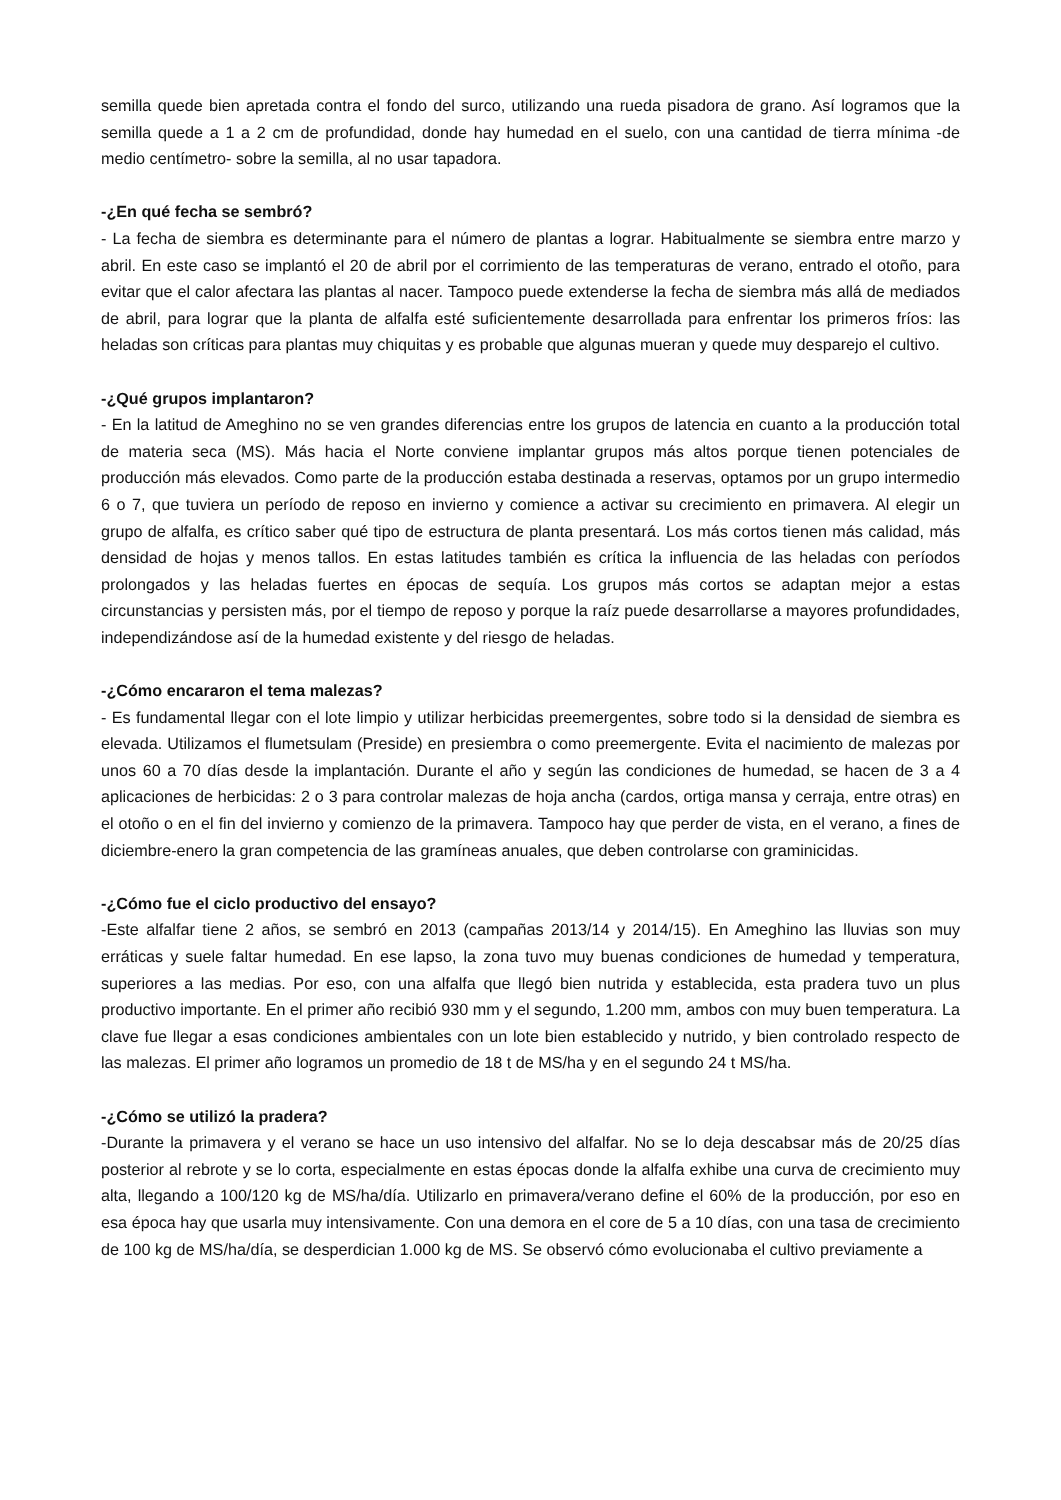semilla quede bien apretada contra el fondo del surco, utilizando una rueda pisadora de grano. Así logramos que la semilla quede a 1 a 2 cm de profundidad, donde hay humedad en el suelo, con una cantidad de tierra mínima -de medio centímetro- sobre la semilla, al no usar tapadora.
-¿En qué fecha se sembró?
- La fecha de siembra es determinante para el número de plantas a lograr. Habitualmente se siembra entre marzo y abril. En este caso se implantó el 20 de abril por el corrimiento de las temperaturas de verano, entrado el otoño, para evitar que el calor afectara las plantas al nacer. Tampoco puede extenderse la fecha de siembra más allá de mediados de abril, para lograr que la planta de alfalfa esté suficientemente desarrollada para enfrentar los primeros fríos: las heladas son críticas para plantas muy chiquitas y es probable que algunas mueran y quede muy desparejo el cultivo.
-¿Qué grupos implantaron?
- En la latitud de Ameghino no se ven grandes diferencias entre los grupos de latencia en cuanto a la producción total de materia seca (MS). Más hacia el Norte conviene implantar grupos más altos porque tienen potenciales de producción más elevados. Como parte de la producción estaba destinada a reservas, optamos por un grupo intermedio 6 o 7, que tuviera un período de reposo en invierno y comience a activar su crecimiento en primavera. Al elegir un grupo de alfalfa, es crítico saber qué tipo de estructura de planta presentará. Los más cortos tienen más calidad, más densidad de hojas y menos tallos. En estas latitudes también es crítica la influencia de las heladas con períodos prolongados y las heladas fuertes en épocas de sequía. Los grupos más cortos se adaptan mejor a estas circunstancias y persisten más, por el tiempo de reposo y porque la raíz puede desarrollarse a mayores profundidades, independizándose así de la humedad existente y del riesgo de heladas.
-¿Cómo encararon el tema malezas?
- Es fundamental llegar con el lote limpio y utilizar herbicidas preemergentes, sobre todo si la densidad de siembra es elevada. Utilizamos el flumetsulam (Preside) en presiembra o como preemergente. Evita el nacimiento de malezas por unos 60 a 70 días desde la implantación. Durante el año y según las condiciones de humedad, se hacen de 3 a 4 aplicaciones de herbicidas: 2 o 3 para controlar malezas de hoja ancha (cardos, ortiga mansa y cerraja, entre otras) en el otoño o en el fin del invierno y comienzo de la primavera. Tampoco hay que perder de vista, en el verano, a fines de diciembre-enero la gran competencia de las gramíneas anuales, que deben controlarse con graminicidas.
-¿Cómo fue el ciclo productivo del ensayo?
-Este alfalfar tiene 2 años, se sembró en 2013 (campañas 2013/14 y 2014/15). En Ameghino las lluvias son muy erráticas y suele faltar humedad. En ese lapso, la zona tuvo muy buenas condiciones de humedad y temperatura, superiores a las medias. Por eso, con una alfalfa que llegó bien nutrida y establecida, esta pradera tuvo un plus productivo importante. En el primer año recibió 930 mm y el segundo, 1.200 mm, ambos con muy buen temperatura. La clave fue llegar a esas condiciones ambientales con un lote bien establecido y nutrido, y bien controlado respecto de las malezas. El primer año logramos un promedio de 18 t de MS/ha y en el segundo 24 t MS/ha.
-¿Cómo se utilizó la pradera?
-Durante la primavera y el verano se hace un uso intensivo del alfalfar. No se lo deja descabsar más de 20/25 días posterior al rebrote y se lo corta, especialmente en estas épocas donde la alfalfa exhibe una curva de crecimiento muy alta, llegando a 100/120 kg de MS/ha/día. Utilizarlo en primavera/verano define el 60% de la producción, por eso en esa época hay que usarla muy intensivamente. Con una demora en el core de 5 a 10 días, con una tasa de crecimiento de 100 kg de MS/ha/día, se desperdician 1.000 kg de MS. Se observó cómo evolucionaba el cultivo previamente a